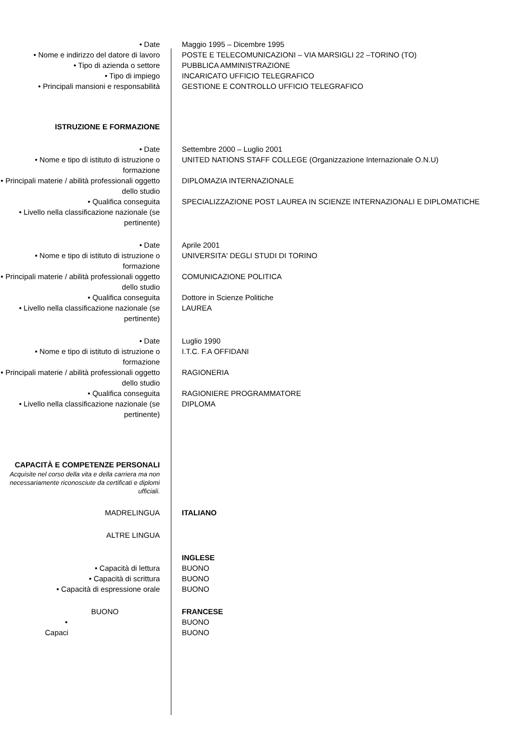• Date Maggio 1995 – Dicembre 1995
• Nome e indirizzo del datore di lavoro
POSTE E TELECOMUNICAZIONI – VIA MARSIGLI 22 –TORINO (TO)
• Tipo di azienda o settore PUBBLICA AMMINISTRAZIONE
• Tipo di impiego INCARICATO UFFICIO TELEGRAFICO
• Principali mansioni e responsabilità
GESTIONE E CONTROLLO UFFICIO TELEGRAFICO
ISTRUZIONE E FORMAZIONE
• Date Settembre 2000 – Luglio 2001
• Nome e tipo di istituto di istruzione o formazione
UNITED NATIONS STAFF COLLEGE (Organizzazione Internazionale O.N.U)
• Principali materie / abilità professionali oggetto dello studio
DIPLOMAZIA INTERNAZIONALE
• Qualifica conseguita SPECIALIZZAZIONE POST LAUREA IN SCIENZE INTERNAZIONALI E DIPLOMATICHE
• Livello nella classificazione nazionale (se pertinente)
• Date Aprile 2001
• Nome e tipo di istituto di istruzione o formazione
UNIVERSITA' DEGLI STUDI DI TORINO
• Principali materie / abilità professionali oggetto dello studio
COMUNICAZIONE POLITICA
• Qualifica conseguita Dottore in Scienze Politiche
• Livello nella classificazione nazionale (se pertinente)
LAUREA
• Date Luglio 1990
• Nome e tipo di istituto di istruzione o formazione
I.T.C. F.A OFFIDANI
• Principali materie / abilità professionali oggetto dello studio
RAGIONERIA
• Qualifica conseguita RAGIONIERE PROGRAMMATORE
• Livello nella classificazione nazionale (se pertinente)
DIPLOMA
CAPACITÀ E COMPETENZE PERSONALI
Acquisite nel corso della vita e della carriera ma non necessariamente riconosciute da certificati e diplomi ufficiali.
MADRELINGUA ITALIANO
ALTRE LINGUA
INGLESE
• Capacità di lettura BUONO
• Capacità di scrittura BUONO
• Capacità di espressione orale BUONO
BUONO FRANCESE
• BUONO
Capaci BUONO